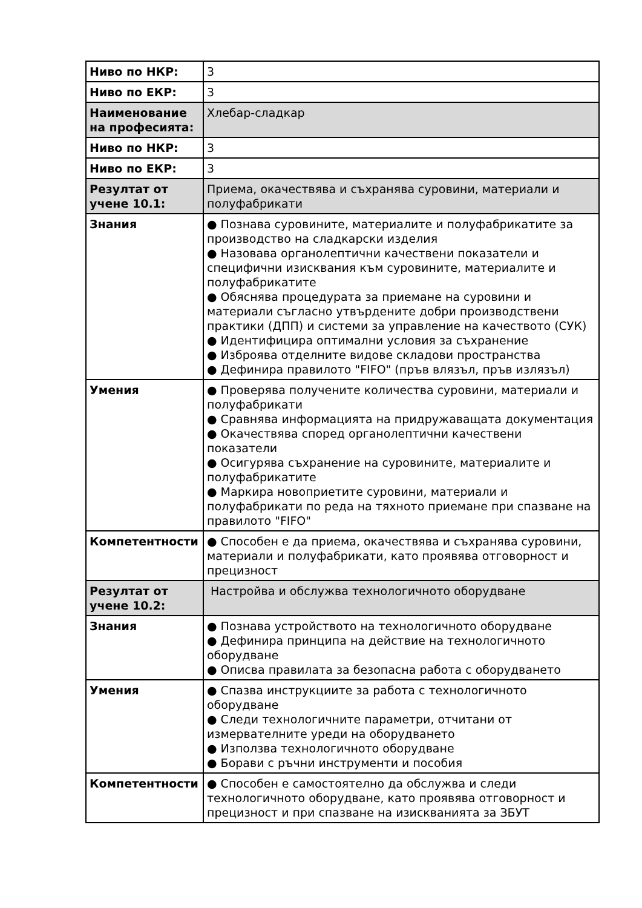| Ниво по НКР: | 3 |
| Ниво по ЕКР: | 3 |
| Наименование на професията: | Хлебар-сладкар |
| Ниво по НКР: | 3 |
| Ниво по ЕКР: | 3 |
| Резултат от учене 10.1: | Приема, окачествява и съхранява суровини, материали и полуфабрикати |
| Знания | ● Познава суровините, материалите и полуфабрикатите за производство на сладкарски изделия ● Назовава органолептични качествени показатели и специфични изисквания към суровините, материалите и полуфабрикатите ● Обяснява процедурата за приемане на суровини и материали съгласно утвърдените добри производствени практики (ДПП) и системи за управление на качеството (СУК) ● Идентифицира оптимални условия за съхранение ● Изброява отделните видове складови пространства ● Дефинира правилото "FIFO" (пръв влязъл, пръв излязъл) |
| Умения | ● Проверява получените количества суровини, материали и полуфабрикати ● Сравнява информацията на придружаващата документация ● Окачествява според органолептични качествени показатели ● Осигурява съхранение на суровините, материалите и полуфабрикатите ● Маркира новоприетите суровини, материали и полуфабрикати по реда на тяхното приемане при спазване на правилото "FIFO" |
| Компетентности | ● Способен е да приема, окачествява и съхранява суровини, материали и полуфабрикати, като проявява отговорност и прецизност |
| Резултат от учене 10.2: | Настройва и обслужва технологичното оборудване |
| Знания | ● Познава устройството на технологичното оборудване ● Дефинира принципа на действие на технологичното оборудване ● Описва правилата за безопасна работа с оборудването |
| Умения | ● Спазва инструкциите за работа с технологичното оборудване ● Следи технологичните параметри, отчитани от измервателните уреди на оборудването ● Използва технологичното оборудване ● Борави с ръчни инструменти и пособия |
| Компетентности | ● Способен е самостоятелно да обслужва и следи технологичното оборудване, като проявява отговорност и прецизност и при спазване на изискванията за ЗБУТ |